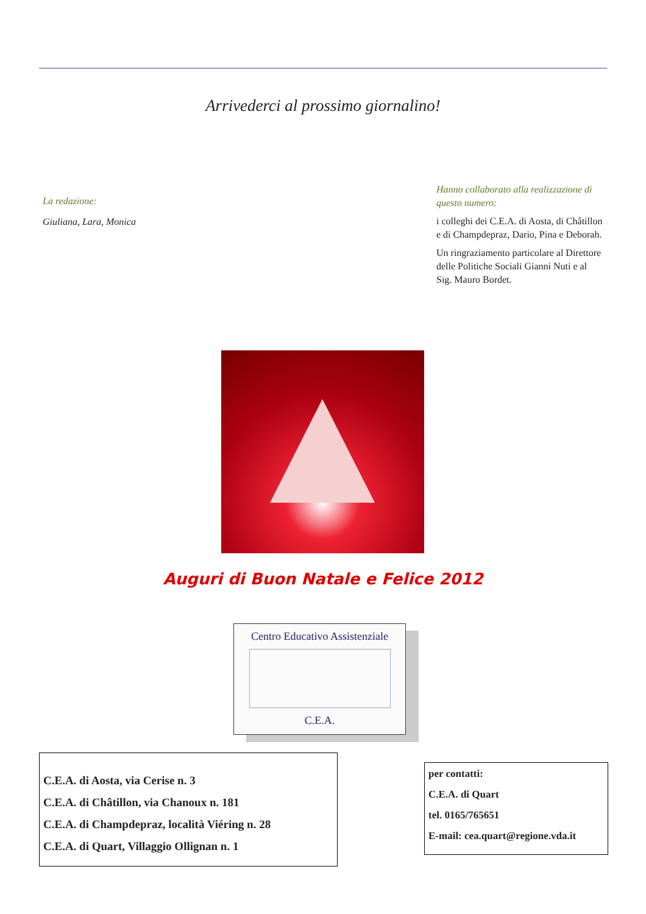Arrivederci al prossimo giornalino!
La redazione:
Giuliana, Lara, Monica
Hanno collaborato alla realizzazione di questo numero:
i colleghi dei C.E.A. di Aosta, di Châtillon e di Champdepraz, Dario, Pina e Deborah.
Un ringraziamento particolare al Direttore delle Politiche Sociali Gianni Nuti e al Sig. Mauro Bordet.
Auguri di Buon Natale e Felice 2012
Centro Educativo Assistenziale
C.E.A.
C.E.A. di Aosta, via Cerise n. 3
C.E.A. di Châtillon, via Chanoux n. 181
C.E.A. di Champdepraz, località Viéring n. 28
C.E.A. di Quart, Villaggio Ollignan n. 1
per contatti:
C.E.A. di Quart
tel. 0165/765651
E-mail: cea.quart@regione.vda.it